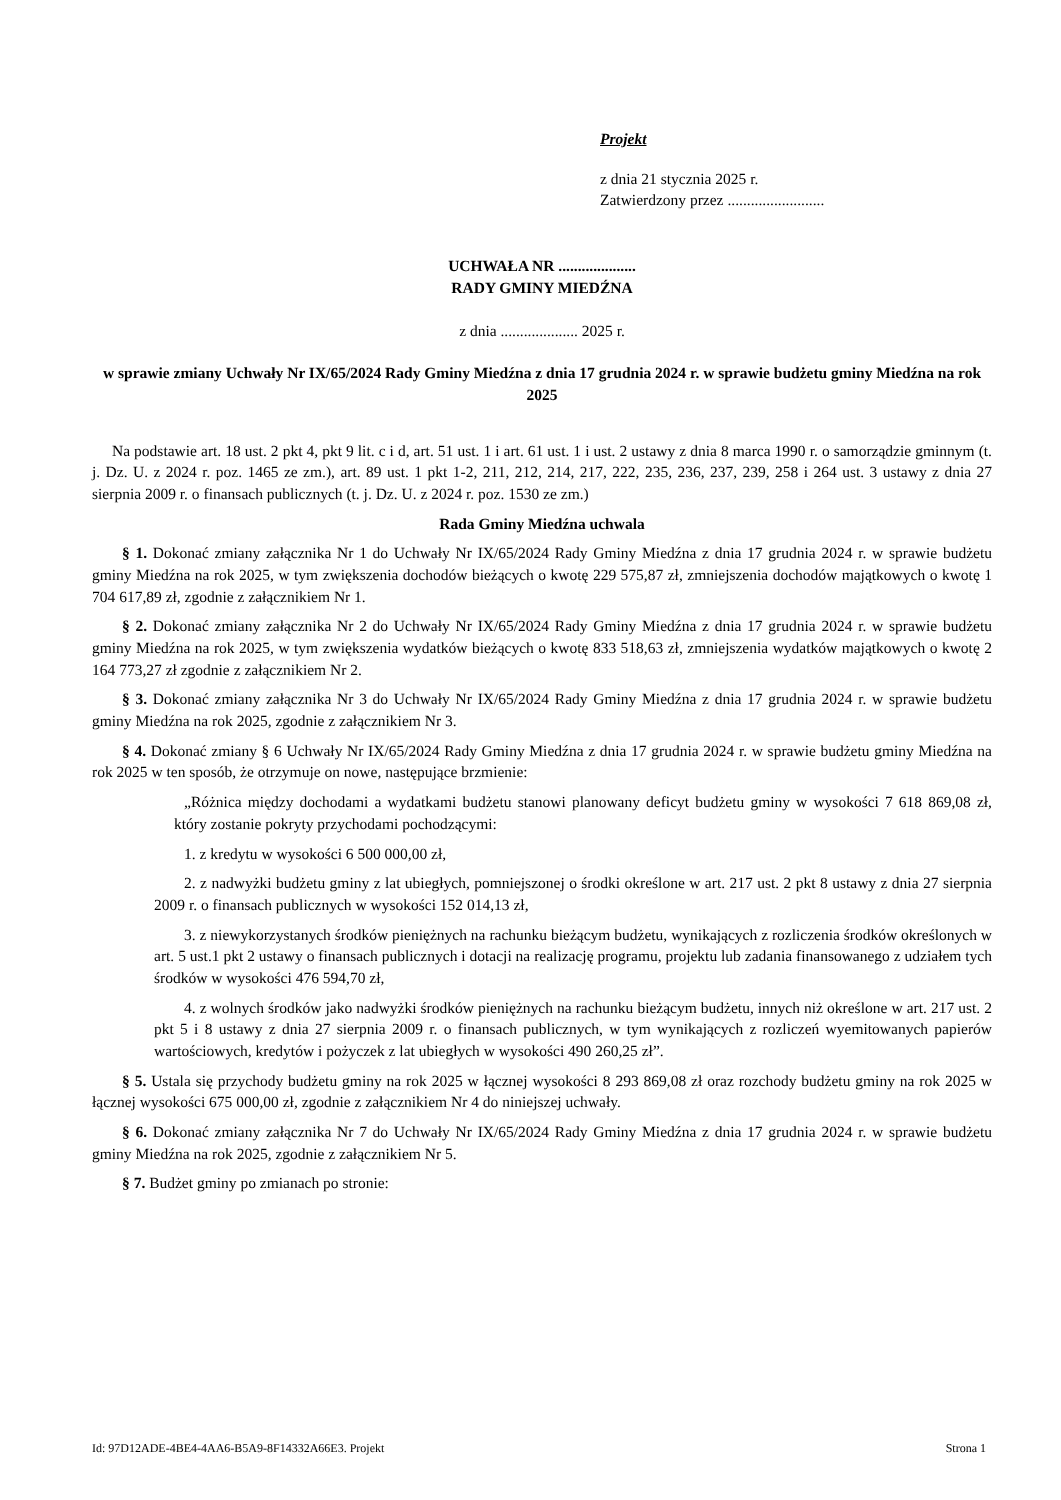Projekt
z dnia 21 stycznia 2025 r.
Zatwierdzony przez .........................
UCHWAŁA NR ....................
RADY GMINY MIEDŹNA
z dnia .................... 2025 r.
w sprawie zmiany Uchwały Nr IX/65/2024 Rady Gminy Miedźna z dnia 17 grudnia 2024 r. w sprawie budżetu gminy Miedźna na rok 2025
Na podstawie art. 18 ust. 2 pkt 4, pkt 9 lit. c i d, art. 51 ust. 1 i art. 61 ust. 1 i ust. 2 ustawy z dnia 8 marca 1990 r. o samorządzie gminnym (t. j. Dz. U. z 2024 r. poz. 1465 ze zm.), art. 89 ust. 1 pkt 1-2, 211, 212, 214, 217, 222, 235, 236, 237, 239, 258 i 264 ust. 3 ustawy z dnia 27 sierpnia 2009 r. o finansach publicznych (t. j. Dz. U. z 2024 r. poz. 1530 ze zm.)
Rada Gminy Miedźna uchwala
§ 1. Dokonać zmiany załącznika Nr 1 do Uchwały Nr IX/65/2024 Rady Gminy Miedźna z dnia 17 grudnia 2024 r. w sprawie budżetu gminy Miedźna na rok 2025, w tym zwiększenia dochodów bieżących o kwotę 229 575,87 zł, zmniejszenia dochodów majątkowych o kwotę 1 704 617,89 zł, zgodnie z załącznikiem Nr 1.
§ 2. Dokonać zmiany załącznika Nr 2 do Uchwały Nr IX/65/2024 Rady Gminy Miedźna z dnia 17 grudnia 2024 r. w sprawie budżetu gminy Miedźna na rok 2025, w tym zwiększenia wydatków bieżących o kwotę 833 518,63 zł, zmniejszenia wydatków majątkowych o kwotę 2 164 773,27 zł zgodnie z załącznikiem Nr 2.
§ 3. Dokonać zmiany załącznika Nr 3 do Uchwały Nr IX/65/2024 Rady Gminy Miedźna z dnia 17 grudnia 2024 r. w sprawie budżetu gminy Miedźna na rok 2025, zgodnie z załącznikiem Nr 3.
§ 4. Dokonać zmiany § 6 Uchwały Nr IX/65/2024 Rady Gminy Miedźna z dnia 17 grudnia 2024 r. w sprawie budżetu gminy Miedźna na rok 2025 w ten sposób, że otrzymuje on nowe, następujące brzmienie:
„Różnica między dochodami a wydatkami budżetu stanowi planowany deficyt budżetu gminy w wysokości 7 618 869,08 zł, który zostanie pokryty przychodami pochodzącymi:
1. z kredytu w wysokości 6 500 000,00 zł,
2. z nadwyżki budżetu gminy z lat ubiegłych, pomniejszonej o środki określone w art. 217 ust. 2 pkt 8 ustawy z dnia 27 sierpnia 2009 r. o finansach publicznych w wysokości 152 014,13 zł,
3. z niewykorzystanych środków pieniężnych na rachunku bieżącym budżetu, wynikających z rozliczenia środków określonych w art. 5 ust.1 pkt 2 ustawy o finansach publicznych i dotacji na realizację programu, projektu lub zadania finansowanego z udziałem tych środków w wysokości 476 594,70 zł,
4. z wolnych środków jako nadwyżki środków pieniężnych na rachunku bieżącym budżetu, innych niż określone w art. 217 ust. 2 pkt 5 i 8 ustawy z dnia 27 sierpnia 2009 r. o finansach publicznych, w tym wynikających z rozliczeń wyemitowanych papierów wartościowych, kredytów i pożyczek z lat ubiegłych w wysokości 490 260,25 zł”.
§ 5. Ustala się przychody budżetu gminy na rok 2025 w łącznej wysokości 8 293 869,08 zł oraz rozchody budżetu gminy na rok 2025 w łącznej wysokości 675 000,00 zł, zgodnie z załącznikiem Nr 4 do niniejszej uchwały.
§ 6. Dokonać zmiany załącznika Nr 7 do Uchwały Nr IX/65/2024 Rady Gminy Miedźna z dnia 17 grudnia 2024 r. w sprawie budżetu gminy Miedźna na rok 2025, zgodnie z załącznikiem Nr 5.
§ 7. Budżet gminy po zmianach po stronie:
Id: 97D12ADE-4BE4-4AA6-B5A9-8F14332A66E3. Projekt Strona 1